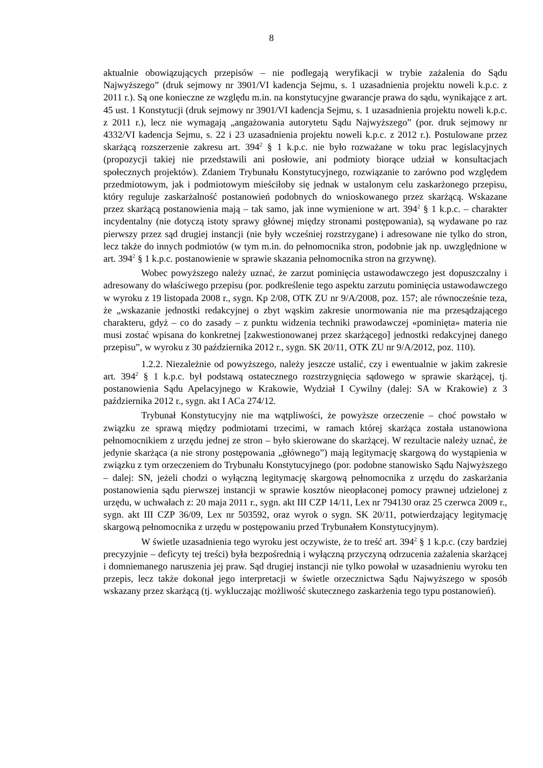8
aktualnie obowiązujących przepisów – nie podlegają weryfikacji w trybie zażalenia do Sądu Najwyższego” (druk sejmowy nr 3901/VI kadencja Sejmu, s. 1 uzasadnienia projektu noweli k.p.c. z 2011 r.). Są one konieczne ze względu m.in. na konstytucyjne gwarancje prawa do sądu, wynikające z art. 45 ust. 1 Konstytucji (druk sejmowy nr 3901/VI kadencja Sejmu, s. 1 uzasadnienia projektu noweli k.p.c. z 2011 r.), lecz nie wymagają „angażowania autorytetu Sądu Najwyższego” (por. druk sejmowy nr 4332/VI kadencja Sejmu, s. 22 i 23 uzasadnienia projektu noweli k.p.c. z 2012 r.). Postulowane przez skarżącą rozszerzenie zakresu art. 394<sup>2</sup> § 1 k.p.c. nie było rozważane w toku prac legislacyjnych (propozycji takiej nie przedstawili ani posłowie, ani podmioty biorące udział w konsultacjach społecznych projektów). Zdaniem Trybunału Konstytucyjnego, rozwiązanie to zarówno pod względem przedmiotowym, jak i podmiotowym mieściłoby się jednak w ustalonym celu zaskarżonego przepisu, który reguluje zaskarżalność postanowień podobnych do wnioskowanego przez skarżącą. Wskazane przez skarżącą postanowienia mają – tak samo, jak inne wymienione w art. 394<sup>2</sup> § 1 k.p.c. – charakter incydentalny (nie dotyczą istoty sprawy głównej między stronami postępowania), są wydawane po raz pierwszy przez sąd drugiej instancji (nie były wcześniej rozstrzygane) i adresowane nie tylko do stron, lecz także do innych podmiotów (w tym m.in. do pełnomocnika stron, podobnie jak np. uwzględnione w art. 394<sup>2</sup> § 1 k.p.c. postanowienie w sprawie skazania pełnomocnika stron na grzywnę).
Wobec powyższego należy uznać, że zarzut pominięcia ustawodawczego jest dopuszczalny i adresowany do właściwego przepisu (por. podkreślenie tego aspektu zarzutu pominięcia ustawodawczego w wyroku z 19 listopada 2008 r., sygn. Kp 2/08, OTK ZU nr 9/A/2008, poz. 157; ale równocześnie teza, że „wskazanie jednostki redakcyjnej o zbyt wąskim zakresie unormowania nie ma przesądzającego charakteru, gdyż – co do zasady – z punktu widzenia techniki prawodawczej «pominięta» materia nie musi zostać wpisana do konkretnej [zakwestionowanej przez skarżącego] jednostki redakcyjnej danego przepisu”, w wyroku z 30 października 2012 r., sygn. SK 20/11, OTK ZU nr 9/A/2012, poz. 110).
1.2.2. Niezależnie od powyższego, należy jeszcze ustalić, czy i ewentualnie w jakim zakresie art. 394<sup>2</sup> § 1 k.p.c. był podstawą ostatecznego rozstrzygnięcia sądowego w sprawie skarżącej, tj. postanowienia Sądu Apelacyjnego w Krakowie, Wydział I Cywilny (dalej: SA w Krakowie) z 3 października 2012 r., sygn. akt I ACa 274/12.
Trybunał Konstytucyjny nie ma wątpliwości, że powyższe orzeczenie – choć powstało w związku ze sprawą między podmiotami trzecimi, w ramach której skarżąca została ustanowiona pełnomocnikiem z urzędu jednej ze stron – było skierowane do skarżącej. W rezultacie należy uznać, że jedynie skarżąca (a nie strony postępowania „głównego”) mają legitymację skargową do wystąpienia w związku z tym orzeczeniem do Trybunału Konstytucyjnego (por. podobne stanowisko Sądu Najwyższego – dalej: SN, jeżeli chodzi o wyłączną legitymację skargową pełnomocnika z urzędu do zaskarżania postanowienia sądu pierwszej instancji w sprawie kosztów nieopłaconej pomocy prawnej udzielonej z urzędu, w uchwałach z: 20 maja 2011 r., sygn. akt III CZP 14/11, Lex nr 794130 oraz 25 czerwca 2009 r., sygn. akt III CZP 36/09, Lex nr 503592, oraz wyrok o sygn. SK 20/11, potwierdzający legitymację skargową pełnomocnika z urzędu w postępowaniu przed Trybunałem Konstytucyjnym).
W świetle uzasadnienia tego wyroku jest oczywiste, że to treść art. 394<sup>2</sup> § 1 k.p.c. (czy bardziej precyzyjnie – deficyty tej treści) była bezpośrednią i wyłączną przyczyną odrzucenia zażalenia skarżącej i domniemanego naruszenia jej praw. Sąd drugiej instancji nie tylko powołał w uzasadnieniu wyroku ten przepis, lecz także dokonał jego interpretacji w świetle orzecznictwa Sądu Najwyższego w sposób wskazany przez skarżącą (tj. wykluczając możliwość skutecznego zaskarżenia tego typu postanowień).